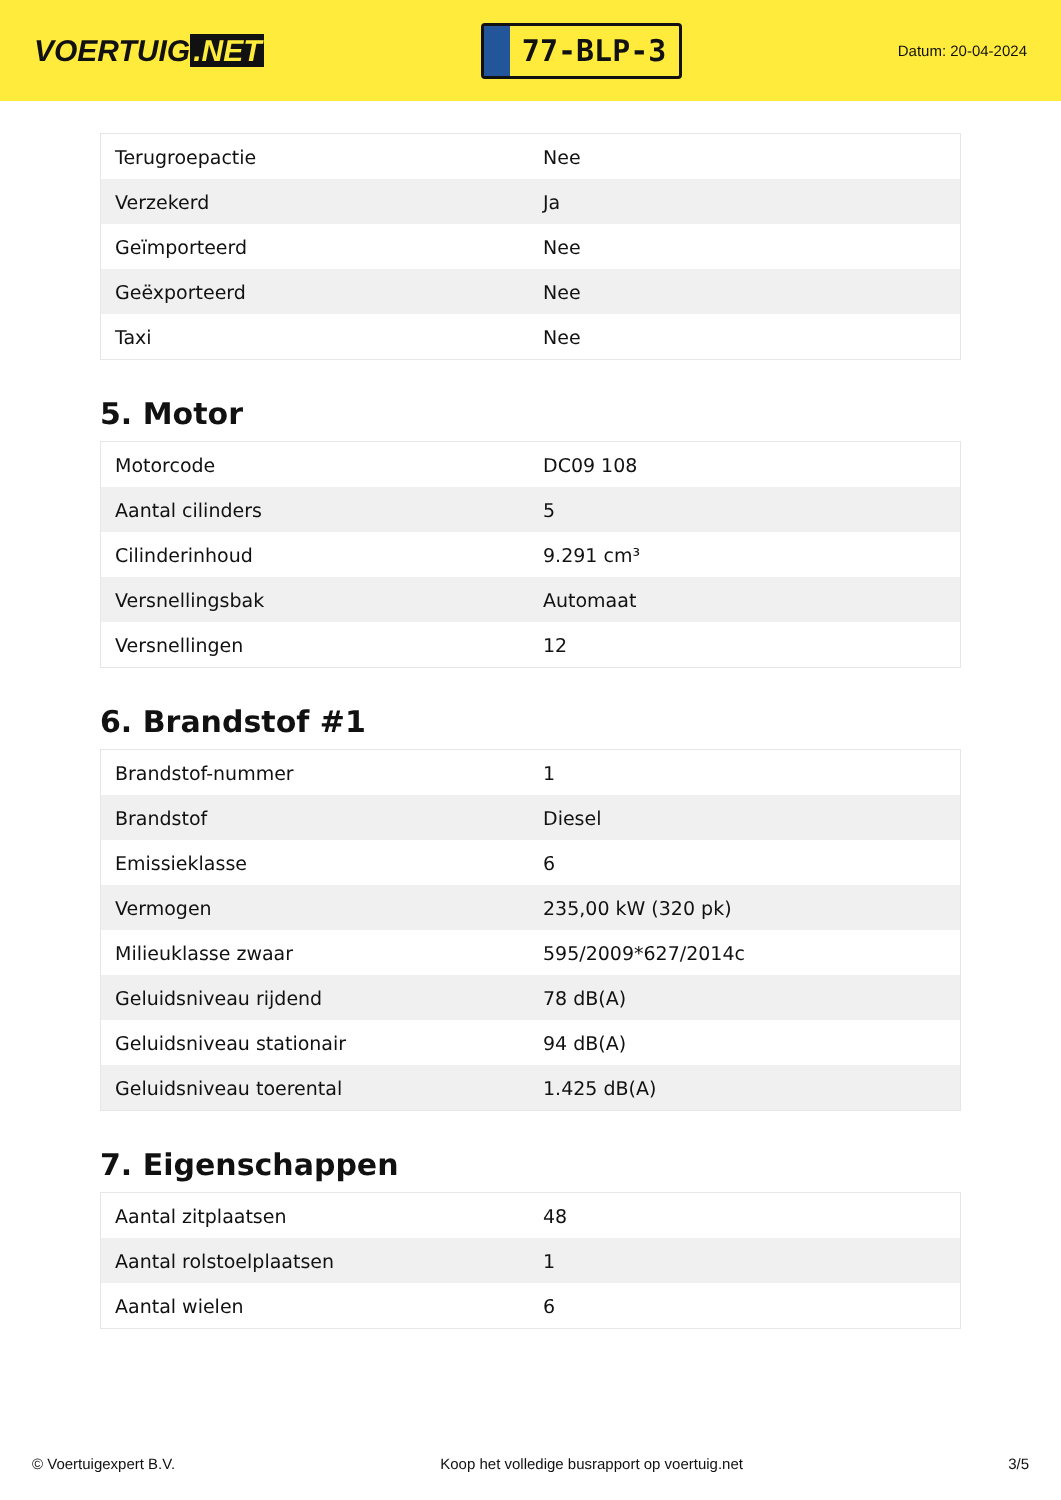VOERTUIG.NET
77-BLP-3
Datum: 20-04-2024
| Terugroepactie | Nee |
| Verzekerd | Ja |
| Geïmporteerd | Nee |
| Geëxporteerd | Nee |
| Taxi | Nee |
5. Motor
| Motorcode | DC09 108 |
| Aantal cilinders | 5 |
| Cilinderinhoud | 9.291 cm³ |
| Versnellingsbak | Automaat |
| Versnellingen | 12 |
6. Brandstof #1
| Brandstof-nummer | 1 |
| Brandstof | Diesel |
| Emissieklasse | 6 |
| Vermogen | 235,00 kW (320 pk) |
| Milieuklasse zwaar | 595/2009*627/2014c |
| Geluidsniveau rijdend | 78 dB(A) |
| Geluidsniveau stationair | 94 dB(A) |
| Geluidsniveau toerental | 1.425 dB(A) |
7. Eigenschappen
| Aantal zitplaatsen | 48 |
| Aantal rolstoelplaatsen | 1 |
| Aantal wielen | 6 |
© Voertuigexpert B.V. Koop het volledige busrapport op voertuig.net 3/5